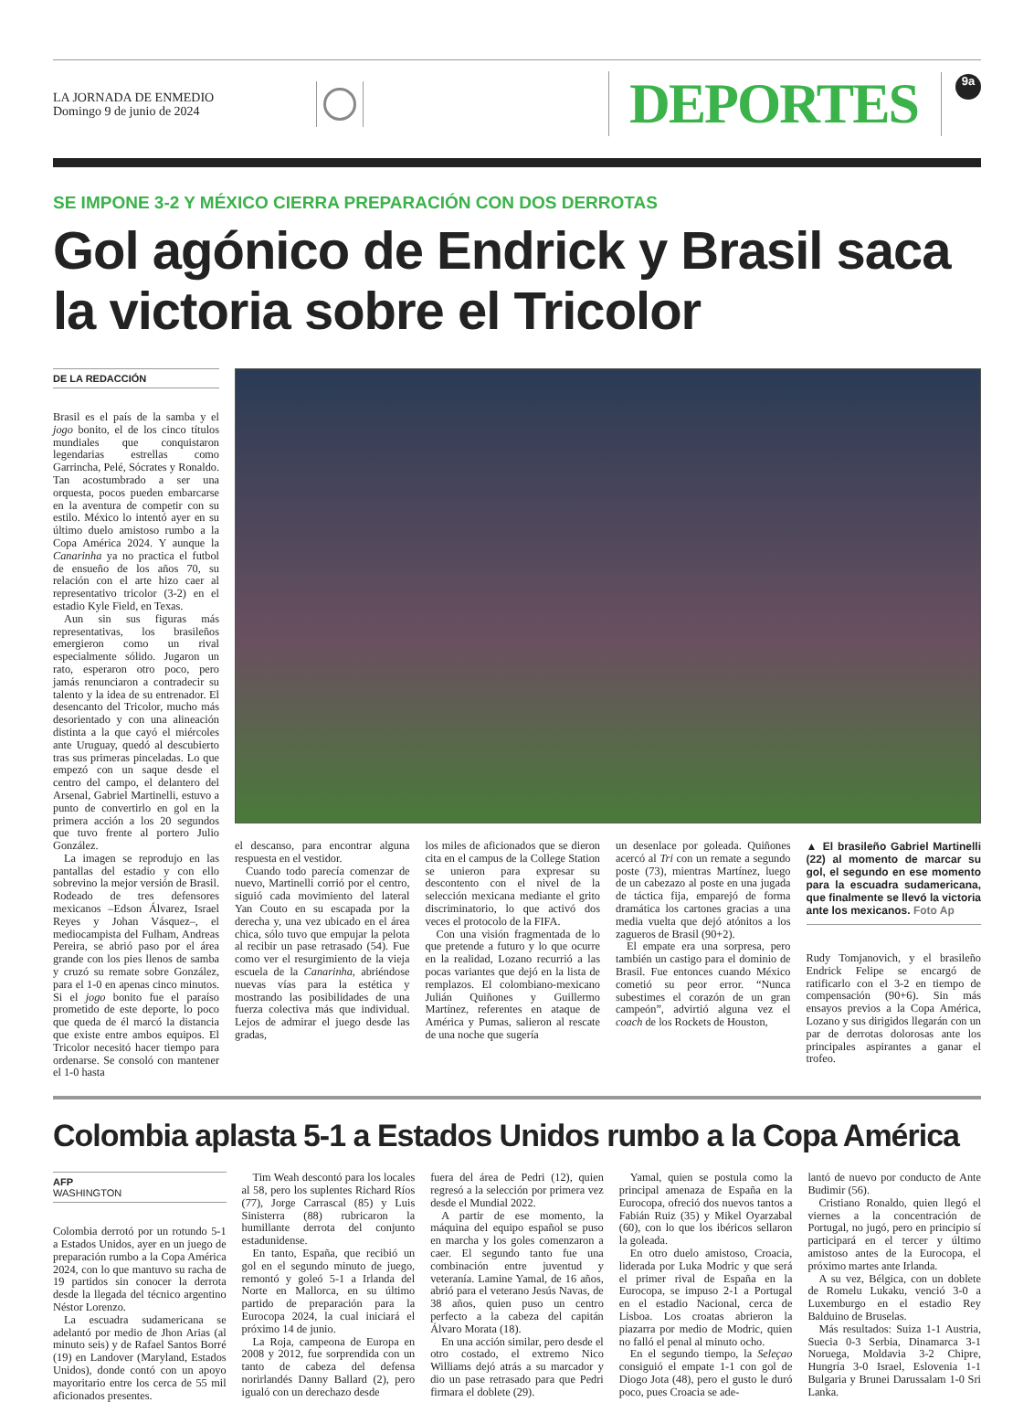LA JORNADA DE ENMEDIO
Domingo 9 de junio de 2024
DEPORTES
9a
SE IMPONE 3-2 Y MÉXICO CIERRA PREPARACIÓN CON DOS DERROTAS
Gol agónico de Endrick y Brasil saca la victoria sobre el Tricolor
DE LA REDACCIÓN
Brasil es el país de la samba y el jogo bonito, el de los cinco títulos mundiales que conquistaron legendarias estrellas como Garrincha, Pelé, Sócrates y Ronaldo. Tan acostumbrado a ser una orquesta, pocos pueden embarcarse en la aventura de competir con su estilo. México lo intentó ayer en su último duelo amistoso rumbo a la Copa América 2024. Y aunque la Canarinha ya no practica el futbol de ensueño de los años 70, su relación con el arte hizo caer al representativo tricolor (3-2) en el estadio Kyle Field, en Texas.
Aun sin sus figuras más representativas, los brasileños emergieron como un rival especialmente sólido. Jugaron un rato, esperaron otro poco, pero jamás renunciaron a contradecir su talento y la idea de su entrenador. El desencanto del Tricolor, mucho más desorientado y con una alineación distinta a la que cayó el miércoles ante Uruguay, quedó al descubierto tras sus primeras pinceladas. Lo que empezó con un saque desde el centro del campo, el delantero del Arsenal, Gabriel Martinelli, estuvo a punto de convertirlo en gol en la primera acción a los 20 segundos que tuvo frente al portero Julio González.
La imagen se reprodujo en las pantallas del estadio y con ello sobrevino la mejor versión de Brasil. Rodeado de tres defensores mexicanos –Edson Álvarez, Israel Reyes y Johan Vásquez–, el mediocampista del Fulham, Andreas Pereira, se abrió paso por el área grande con los pies llenos de samba y cruzó su remate sobre González, para el 1-0 en apenas cinco minutos. Si el jogo bonito fue el paraíso prometido de este deporte, lo poco que queda de él marcó la distancia que existe entre ambos equipos. El Tricolor necesitó hacer tiempo para ordenarse. Se consoló con mantener el 1-0 hasta
el descanso, para encontrar alguna respuesta en el vestidor.
Cuando todo parecía comenzar de nuevo, Martinelli corrió por el centro, siguió cada movimiento del lateral Yan Couto en su escapada por la derecha y, una vez ubicado en el área chica, sólo tuvo que empujar la pelota al recibir un pase retrasado (54). Fue como ver el resurgimiento de la vieja escuela de la Canarinha, abriéndose nuevas vías para la estética y mostrando las posibilidades de una fuerza colectiva más que individual. Lejos de admirar el juego desde las gradas,
los miles de aficionados que se dieron cita en el campus de la College Station se unieron para expresar su descontento con el nivel de la selección mexicana mediante el grito discriminatorio, lo que activó dos veces el protocolo de la FIFA.
Con una visión fragmentada de lo que pretende a futuro y lo que ocurre en la realidad, Lozano recurrió a las pocas variantes que dejó en la lista de remplazos. El colombiano-mexicano Julián Quiñones y Guillermo Martínez, referentes en ataque de América y Pumas, salieron al rescate de una noche que sugería
un desenlace por goleada. Quiñones acercó al Tri con un remate a segundo poste (73), mientras Martínez, luego de un cabezazo al poste en una jugada de táctica fija, emparejó de forma dramática los cartones gracias a una media vuelta que dejó atónitos a los zagueros de Brasil (90+2).
El empate era una sorpresa, pero también un castigo para el dominio de Brasil. Fue entonces cuando México cometió su peor error. “Nunca subestimes el corazón de un gran campeón”, advirtió alguna vez el coach de los Rockets de Houston,
▲ El brasileño Gabriel Martinelli (22) al momento de marcar su gol, el segundo en ese momento para la escuadra sudamericana, que finalmente se llevó la victoria ante los mexicanos. Foto Ap
Rudy Tomjanovich, y el brasileño Endrick Felipe se encargó de ratificarlo con el 3-2 en tiempo de compensación (90+6). Sin más ensayos previos a la Copa América, Lozano y sus dirigidos llegarán con un par de derrotas dolorosas ante los principales aspirantes a ganar el trofeo.
Colombia aplasta 5-1 a Estados Unidos rumbo a la Copa América
AFP
WASHINGTON
Colombia derrotó por un rotundo 5-1 a Estados Unidos, ayer en un juego de preparación rumbo a la Copa América 2024, con lo que mantuvo su racha de 19 partidos sin conocer la derrota desde la llegada del técnico argentino Néstor Lorenzo.
La escuadra sudamericana se adelantó por medio de Jhon Arias (al minuto seis) y de Rafael Santos Borré (19) en Landover (Maryland, Estados Unidos), donde contó con un apoyo mayoritario entre los cerca de 55 mil aficionados presentes.
Tim Weah descontó para los locales al 58, pero los suplentes Richard Ríos (77), Jorge Carrascal (85) y Luis Sinisterra (88) rubricaron la humillante derrota del conjunto estadunidense.
En tanto, España, que recibió un gol en el segundo minuto de juego, remontó y goleó 5-1 a Irlanda del Norte en Mallorca, en su último partido de preparación para la Eurocopa 2024, la cual iniciará el próximo 14 de junio.
La Roja, campeona de Europa en 2008 y 2012, fue sorprendida con un tanto de cabeza del defensa norirlandés Danny Ballard (2), pero igualó con un derechazo desde
fuera del área de Pedri (12), quien regresó a la selección por primera vez desde el Mundial 2022.
A partir de ese momento, la máquina del equipo español se puso en marcha y los goles comenzaron a caer. El segundo tanto fue una combinación entre juventud y veteranía. Lamine Yamal, de 16 años, abrió para el veterano Jesús Navas, de 38 años, quien puso un centro perfecto a la cabeza del capitán Álvaro Morata (18).
En una acción similar, pero desde el otro costado, el extremo Nico Williams dejó atrás a su marcador y dio un pase retrasado para que Pedri firmara el doblete (29).
Yamal, quien se postula como la principal amenaza de España en la Eurocopa, ofreció dos nuevos tantos a Fabián Ruiz (35) y Mikel Oyarzabal (60), con lo que los ibéricos sellaron la goleada.
En otro duelo amistoso, Croacia, liderada por Luka Modric y que será el primer rival de España en la Eurocopa, se impuso 2-1 a Portugal en el estadio Nacional, cerca de Lisboa. Los croatas abrieron la piazarra por medio de Modric, quien no falló el penal al minuto ocho.
En el segundo tiempo, la Seleçao consiguió el empate 1-1 con gol de Diogo Jota (48), pero el gusto le duró poco, pues Croacia se ade-
lantó de nuevo por conducto de Ante Budimir (56).
Cristiano Ronaldo, quien llegó el viernes a la concentración de Portugal, no jugó, pero en principio sí participará en el tercer y último amistoso antes de la Eurocopa, el próximo martes ante Irlanda.
A su vez, Bélgica, con un doblete de Romelu Lukaku, venció 3-0 a Luxemburgo en el estadio Rey Balduino de Bruselas.
Más resultados: Suiza 1-1 Austria, Suecia 0-3 Serbia, Dinamarca 3-1 Noruega, Moldavia 3-2 Chipre, Hungría 3-0 Israel, Eslovenia 1-1 Bulgaria y Brunei Darussalam 1-0 Sri Lanka.